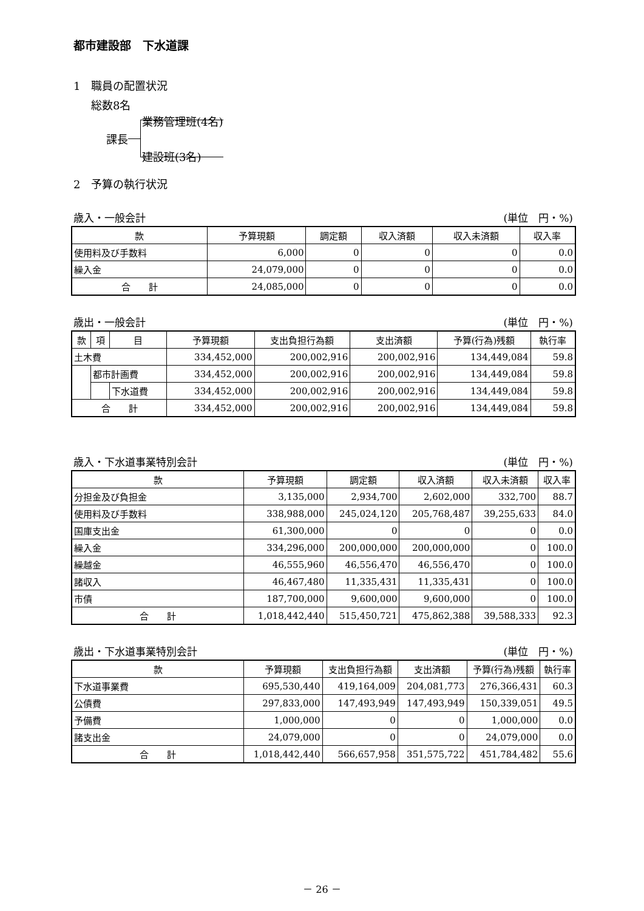都市建設部　下水道課
1　職員の配置状況
総数8名
課長
業務管理班(4名)
建設班(3名)
2　予算の執行状況
歳入・一般会計 (単位　円・%)
| 款 | 予算現額 | 調定額 | 収入済額 | 収入未済額 | 収入率 |
| --- | --- | --- | --- | --- | --- |
| 使用料及び手数料 | 6,000 | 0 | 0 | 0 | 0.0 |
| 繰入金 | 24,079,000 | 0 | 0 | 0 | 0.0 |
| 合 計 | 24,085,000 | 0 | 0 | 0 | 0.0 |
歳出・一般会計 (単位　円・%)
| 款 | 項 | 目 | 予算現額 | 支出負担行為額 | 支出済額 | 予算(行為)残額 | 執行率 |
| --- | --- | --- | --- | --- | --- | --- | --- |
| 土木費 | | | 334,452,000 | 200,002,916 | 200,002,916 | 134,449,084 | 59.8 |
| | 都市計画費 | | 334,452,000 | 200,002,916 | 200,002,916 | 134,449,084 | 59.8 |
| | | 下水道費 | 334,452,000 | 200,002,916 | 200,002,916 | 134,449,084 | 59.8 |
| 合 計 | | | 334,452,000 | 200,002,916 | 200,002,916 | 134,449,084 | 59.8 |
歳入・下水道事業特別会計 (単位　円・%)
| 款 | 予算現額 | 調定額 | 収入済額 | 収入未済額 | 収入率 |
| --- | --- | --- | --- | --- | --- |
| 分担金及び負担金 | 3,135,000 | 2,934,700 | 2,602,000 | 332,700 | 88.7 |
| 使用料及び手数料 | 338,988,000 | 245,024,120 | 205,768,487 | 39,255,633 | 84.0 |
| 国庫支出金 | 61,300,000 | 0 | 0 | 0 | 0.0 |
| 繰入金 | 334,296,000 | 200,000,000 | 200,000,000 | 0 | 100.0 |
| 繰越金 | 46,555,960 | 46,556,470 | 46,556,470 | 0 | 100.0 |
| 諸収入 | 46,467,480 | 11,335,431 | 11,335,431 | 0 | 100.0 |
| 市債 | 187,700,000 | 9,600,000 | 9,600,000 | 0 | 100.0 |
| 合 計 | 1,018,442,440 | 515,450,721 | 475,862,388 | 39,588,333 | 92.3 |
歳出・下水道事業特別会計 (単位　円・%)
| 款 | 予算現額 | 支出負担行為額 | 支出済額 | 予算(行為)残額 | 執行率 |
| --- | --- | --- | --- | --- | --- |
| 下水道事業費 | 695,530,440 | 419,164,009 | 204,081,773 | 276,366,431 | 60.3 |
| 公債費 | 297,833,000 | 147,493,949 | 147,493,949 | 150,339,051 | 49.5 |
| 予備費 | 1,000,000 | 0 | 0 | 1,000,000 | 0.0 |
| 諸支出金 | 24,079,000 | 0 | 0 | 24,079,000 | 0.0 |
| 合 計 | 1,018,442,440 | 566,657,958 | 351,575,722 | 451,784,482 | 55.6 |
－ 26 －